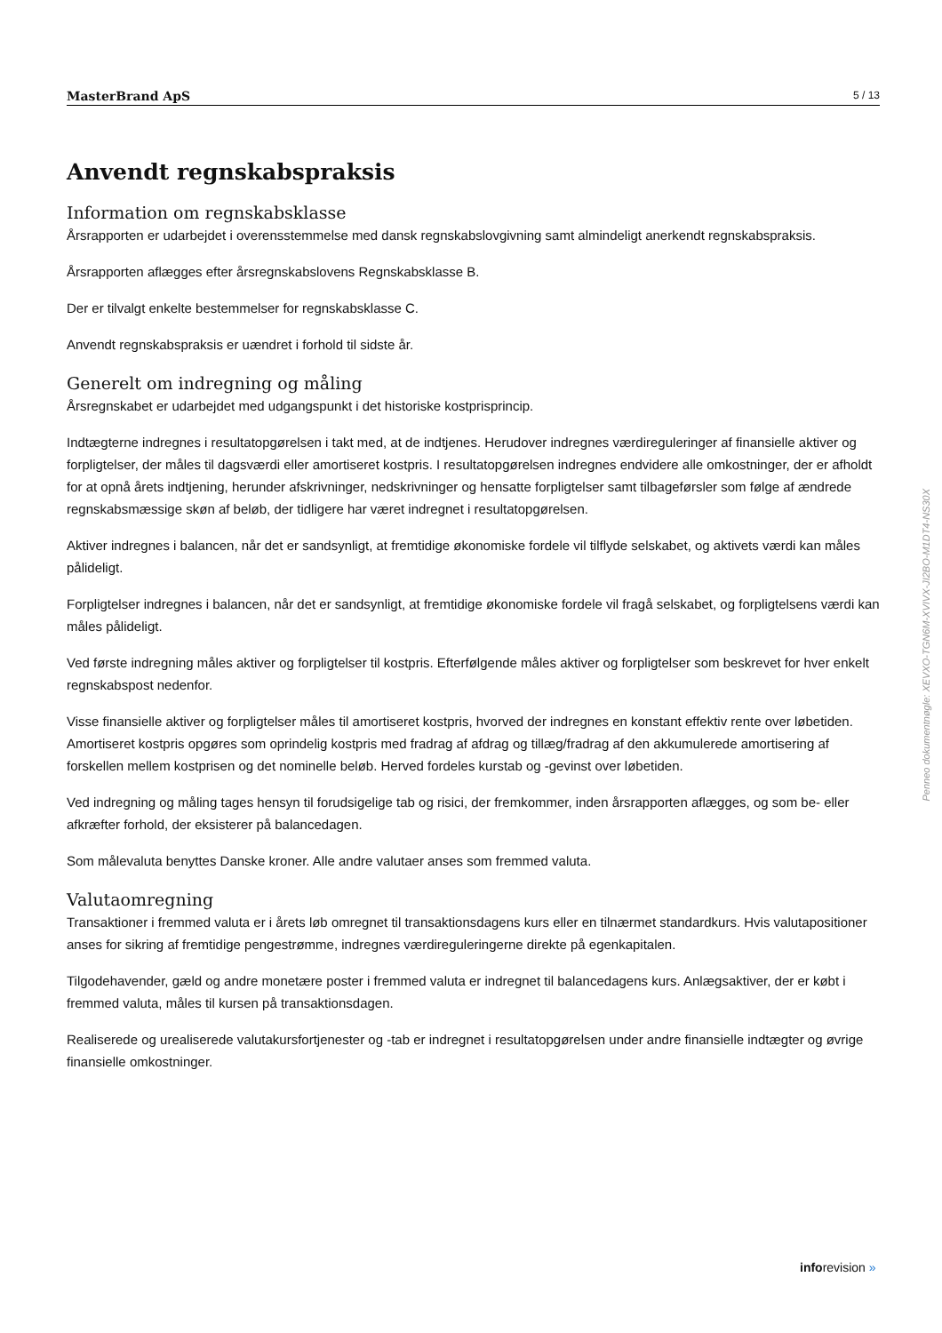MasterBrand ApS 5 / 13
Anvendt regnskabspraksis
Information om regnskabsklasse
Årsrapporten er udarbejdet i overensstemmelse med dansk regnskabslovgivning samt almindeligt anerkendt regnskabsprak­sis.
Årsrapporten aflægges efter årsregnskabslovens Regnskabsklasse B.
Der er tilvalgt enkelte bestemmelser for regnskabsklasse C.
Anvendt regnskabspraksis er uændret i forhold til sidste år.
Generelt om indregning og måling
Årsregnskabet er udarbejdet med udgangspunkt i det historiske kostprisprincip.
Indtægterne indregnes i resultatopgørelsen i takt med, at de indtjenes. Herudover indregnes værdireguleringer af finansielle aktiver og forpligtelser, der måles til dagsværdi eller amortiseret kostpris. I resultatopgørelsen indregnes endvidere alle omkostninger, der er afholdt for at opnå årets indtjening, herunder afskrivninger, nedskrivninger og hensatte forpligtelser samt tilbageførsler som følge af ændrede regnskabsmæssige skøn af beløb, der tidligere har været indregnet i resultatopgø­relsen.
Aktiver indregnes i balancen, når det er sandsynligt, at fremtidige økonomiske fordele vil tilflyde selskabet, og aktivets værdi kan måles pålideligt.
Forpligtelser indregnes i balancen, når det er sandsynligt, at fremtidige økonomiske fordele vil fragå selskabet, og forpligtel­sens værdi kan måles pålideligt.
Ved første indregning måles aktiver og forpligtelser til kostpris. Efterfølgende måles aktiver og forpligtelser som beskrevet for hver enkelt regnskabspost nedenfor.
Visse finansielle aktiver og forpligtelser måles til amortiseret kostpris, hvorved der indregnes en konstant effektiv rente over løbetiden. Amortiseret kostpris opgøres som oprindelig kostpris med fradrag af afdrag og tillæg/fradrag af den akkumule­rede amortisering af forskellen mellem kostprisen og det nominelle beløb. Herved fordeles kurstab og -gevinst over løbetiden.
Ved indregning og måling tages hensyn til forudsigelige tab og risici, der fremkommer, inden årsrapporten aflægges, og som be- eller afkræfter forhold, der eksisterer på balancedagen.
Som målevaluta benyttes Danske kroner. Alle andre valutaer anses som fremmed valuta.
Valutaomregning
Transaktioner i fremmed valuta er i årets løb omregnet til transaktionsdagens kurs eller en tilnærmet standardkurs. Hvis valutapositioner anses for sikring af fremtidige pengestrømme, indregnes værdireguleringerne direkte på egenkapitalen.
Tilgodehavender, gæld og andre monetære poster i fremmed valuta er indregnet til balancedagens kurs. Anlægsaktiver, der er købt i fremmed valuta, måles til kursen på transaktionsdagen.
Realiserede og urealiserede valutakursfortjenester og -tab er indregnet i resultatopgørelsen under andre finansielle indtægter og øvrige finansielle omkostninger.
Penneo dokumentnøgle: XEVXO-TGN6M-XVIVX-JI2BO-M1DT4-NS30X
inforevision »